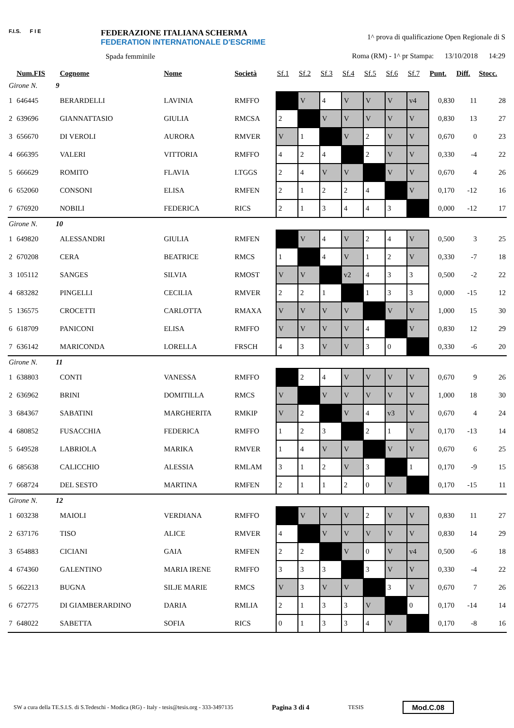F.I.S. F I E
FEDERAZIONE ITALIANA SCHERMA
FEDERATION INTERNATIONALE D'ESCRIME
Spada femminile
1^ prova di qualificazione Open Regionale di S
Roma (RM) - 1^ pr Stampa: 13/10/2018 14:29
| | Num.FIS | Cognome | Nome | Società | Sf.1 | Sf.2 | Sf.3 | Sf.4 | Sf.5 | Sf.6 | Sf.7 | Punt. | Diff. | Stocc. |
| --- | --- | --- | --- | --- | --- | --- | --- | --- | --- | --- | --- | --- | --- | --- |
| Girone N. 9 | | | | | | | | | | | | | | |
| 1 | 646445 | BERARDELLI | LAVINIA | RMFFO | | V | 4 | V | V | V | v4 | 0,830 | 11 | 28 |
| 2 | 639696 | GIANNATTASIO | GIULIA | RMCSA | 2 | | V | V | V | V | V | 0,830 | 13 | 27 |
| 3 | 656670 | DI VEROLI | AURORA | RMVER | V | 1 | | V | 2 | V | V | 0,670 | 0 | 23 |
| 4 | 666395 | VALERI | VITTORIA | RMFFO | 4 | 2 | 4 | | 2 | V | V | 0,330 | -4 | 22 |
| 5 | 666629 | ROMITO | FLAVIA | LTGGS | 2 | 4 | V | V | | V | V | 0,670 | 4 | 26 |
| 6 | 652060 | CONSONI | ELISA | RMFEN | 2 | 1 | 2 | 2 | 4 | | V | 0,170 | -12 | 16 |
| 7 | 676920 | NOBILI | FEDERICA | RICS | 2 | 1 | 3 | 4 | 4 | 3 | | 0,000 | -12 | 17 |
| Girone N. 10 | | | | | | | | | | | | | | |
| 1 | 649820 | ALESSANDRI | GIULIA | RMFEN | | V | 4 | V | 2 | 4 | V | 0,500 | 3 | 25 |
| 2 | 670208 | CERA | BEATRICE | RMCS | 1 | | 4 | V | 1 | 2 | V | 0,330 | -7 | 18 |
| 3 | 105112 | SANGES | SILVIA | RMOST | V | V | | v2 | 4 | 3 | 3 | 0,500 | -2 | 22 |
| 4 | 683282 | PINGELLI | CECILIA | RMVER | 2 | 2 | 1 | | 1 | 3 | 3 | 0,000 | -15 | 12 |
| 5 | 136575 | CROCETTI | CARLOTTA | RMAXA | V | V | V | V | | V | V | 1,000 | 15 | 30 |
| 6 | 618709 | PANICONI | ELISA | RMFFO | V | V | V | V | 4 | | V | 0,830 | 12 | 29 |
| 7 | 636142 | MARICONDA | LORELLA | FRSCH | 4 | 3 | V | V | 3 | 0 | | 0,330 | -6 | 20 |
| Girone N. 11 | | | | | | | | | | | | | | |
| 1 | 638803 | CONTI | VANESSA | RMFFO | | 2 | 4 | V | V | V | V | 0,670 | 9 | 26 |
| 2 | 636962 | BRINI | DOMITILLA | RMCS | V | | V | V | V | V | V | 1,000 | 18 | 30 |
| 3 | 684367 | SABATINI | MARGHERITA | RMKIP | V | 2 | | V | 4 | v3 | V | 0,670 | 4 | 24 |
| 4 | 680852 | FUSACCHIA | FEDERICA | RMFFO | 1 | 2 | 3 | | 2 | 1 | V | 0,170 | -13 | 14 |
| 5 | 649528 | LABRIOLA | MARIKA | RMVER | 1 | 4 | V | V | | V | V | 0,670 | 6 | 25 |
| 6 | 685638 | CALICCHIO | ALESSIA | RMLAM | 3 | 1 | 2 | V | 3 | | 1 | 0,170 | -9 | 15 |
| 7 | 668724 | DEL SESTO | MARTINA | RMFEN | 2 | 1 | 1 | 2 | 0 | V | | 0,170 | -15 | 11 |
| Girone N. 12 | | | | | | | | | | | | | | |
| 1 | 603238 | MAIOLI | VERDIANA | RMFFO | | V | V | V | 2 | V | V | 0,830 | 11 | 27 |
| 2 | 637176 | TISO | ALICE | RMVER | 4 | | V | V | V | V | V | 0,830 | 14 | 29 |
| 3 | 654883 | CICIANI | GAIA | RMFEN | 2 | 2 | | V | 0 | V | v4 | 0,500 | -6 | 18 |
| 4 | 674360 | GALENTINO | MARIA IRENE | RMFFO | 3 | 3 | 3 | | 3 | V | V | 0,330 | -4 | 22 |
| 5 | 662213 | BUGNA | SILJE MARIE | RMCS | V | 3 | V | V | | 3 | V | 0,670 | 7 | 26 |
| 6 | 672775 | DI GIAMBERARDINO | DARIA | RMLIA | 2 | 1 | 3 | 3 | V | | 0 | 0,170 | -14 | 14 |
| 7 | 648022 | SABETTA | SOFIA | RICS | 0 | 1 | 3 | 3 | 4 | V | | 0,170 | -8 | 16 |
SW a cura della TE.S.I.S. di S.Tedeschi - Modica (RG) - Italy - tesis@tesis.org - 333-3497135 Pagina 3 di 4 TESIS Mod.C.08